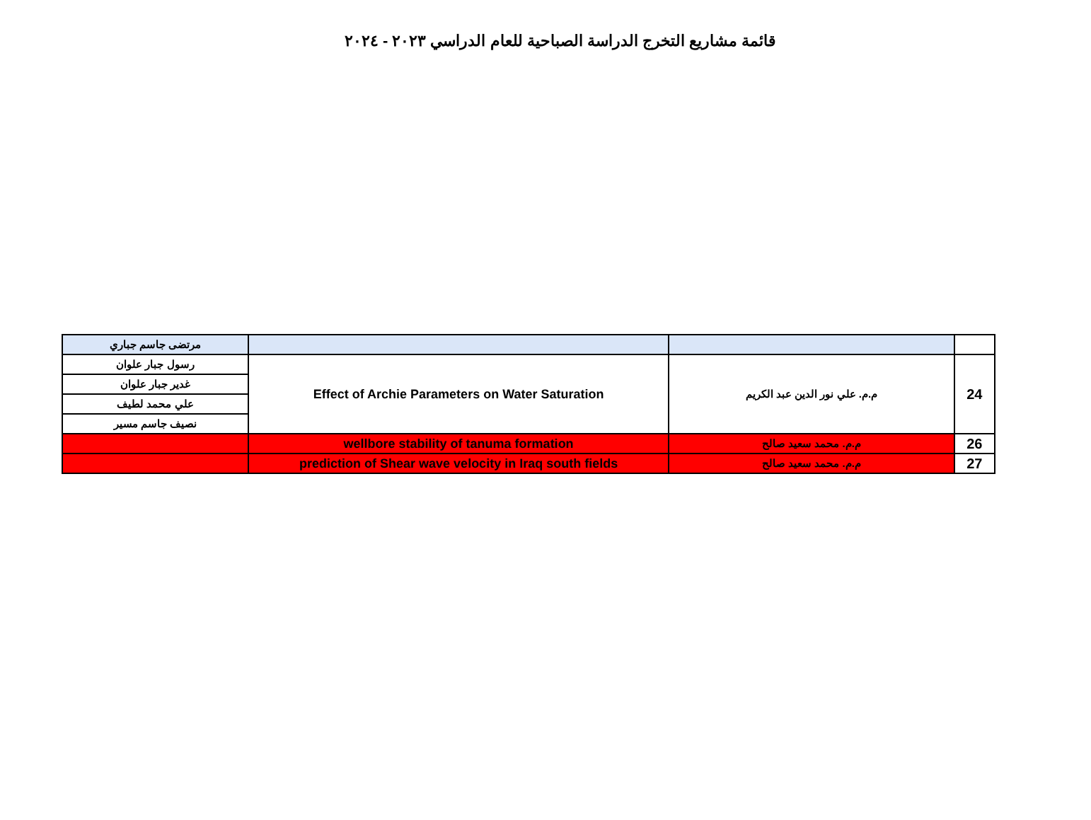قائمة مشاريع التخرج الدراسة الصباحية للعام الدراسي ٢٠٢٣ - ٢٠٢٤
| مرتضى جاسم جباري | | | |
| رسول جبار علوان | Effect of Archie Parameters on Water Saturation | م.م. علي نور الدين عبد الكريم | 24 |
| غدير جبار علوان | | | |
| علي محمد لطيف | | | |
| نصيف جاسم مسير | | | |
| | wellbore stability of tanuma formation | م.م. محمد سعيد صالح | 26 |
| | prediction of Shear wave velocity in Iraq south fields | م.م. محمد سعيد صالح | 27 |